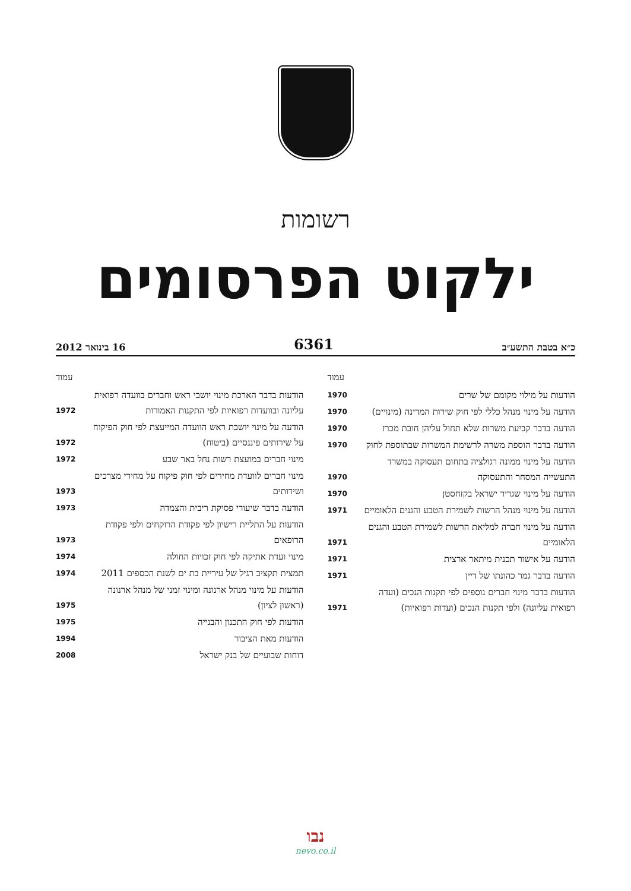רשומות
ילקוט הפרסומים
כ״א בטבת התשע״ב 6361 16 בינואר 2012
עמוד
הודעות על מילוי מקומם של שרים 1970
הודעה על מינוי מנהל כללי לפי חוק שירות המדינה (מינויים) 1970
הודעה בדבר קביעת משרות שלא תחול עליהן חובת מכרז 1970
הודעה בדבר הוספת משרה לרשימת המשרות שבתוספת לחוק 1970
הודעה על מינוי ממונה רגולציה בתחום תעסוקה במשרד התעשייה המסחר והתעסוקה 1970
הודעה על מינוי שגריר ישראל בקזחסטן 1970
הודעה על מינוי מנהל הרשות לשמירת הטבע והגנים הלאומיים 1971
הודעה על מינוי חברה למליאת הרשות לשמירת הטבע והגנים הלאומיים 1971
הודעה על אישור תכנית מיתאר ארצית 1971
הודעה בדבר גמר כהונתו של דיין 1971
הודעות בדבר מינוי חברים נוספים לפי תקנות הנכים (ועדה רפואית עליונה) ולפי תקנות הנכים (ועדות רפואיות) 1971
עמוד
הודעות בדבר הארכת מינוי יושבי ראש וחברים בוועדה רפואית עליונה ובוועדות רפואיות לפי התקנות האמורות 1972
הודעה על מינוי יושבת ראש הוועדה המייעצת לפי חוק הפיקוח על שירותים פיננסיים (ביטוח) 1972
מינוי חברים במועצת רשות נחל באר שבע 1972
מינוי חברים לוועדת מחירים לפי חוק פיקוח על מחירי מצרכים ושירותים 1973
הודעה בדבר שיעורי פסיקת ריבית והצמדה 1973
הודעות על התליית רישיון לפי פקודת הרוקחים ולפי פקודת הרופאים 1973
מינוי ועדת אתיקה לפי חוק זכויות החולה 1974
תמצית תקציב רגיל של עיריית בת ים לשנת הכספים 2011 1974
הודעות על מינוי מנהל ארנונה ומינוי זמני של מנהל ארנונה (ראשון לציון) 1975
הודעות לפי חוק התכנון והבנייה 1975
הודעות מאת הציבור 1994
דוחות שבועיים של בנק ישראל 2008
נבו
nevo.co.il